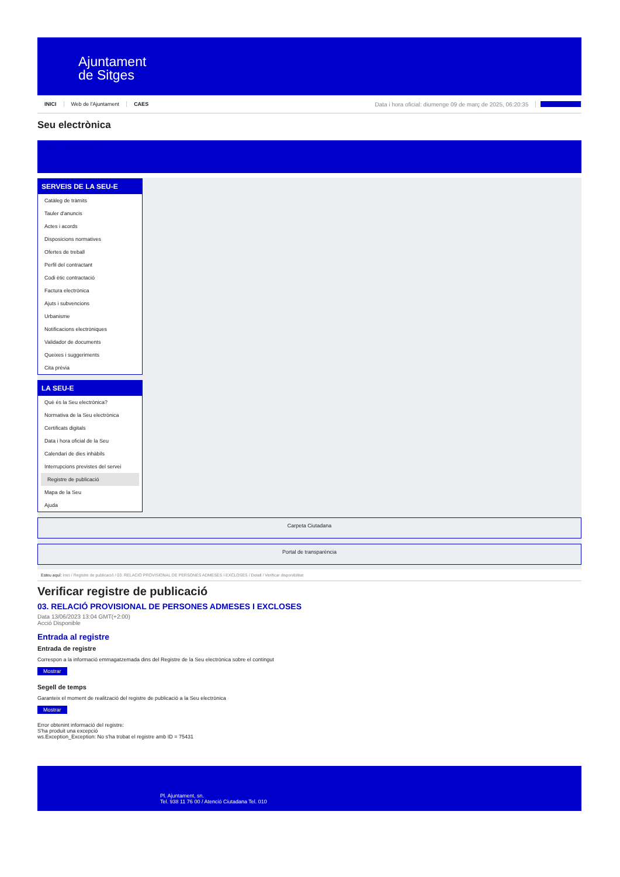Ajuntament
de Sitges
INICI Web de l'Ajuntament CAES Data i hora oficial: diumenge 09 de març de 2025, 06:20:35 Sincronitza
Seu electrònica
Obtenir còpia autèntica
SERVEIS DE LA SEU-E
Catàleg de tràmits
Tauler d'anuncis
Actes i acords
Disposicions normatives
Ofertes de treball
Perfil del contractant
Codi ètic contractació
Factura electrònica
Ajuts i subvencions
Urbanisme
Notificacions electròniques
Validador de documents
Queixes i suggeriments
Cita prèvia
LA SEU-E
Què és la Seu electrònica?
Normativa de la Seu electrònica
Certificats digitals
Data i hora oficial de la Seu
Calendari de dies inhàbils
Interrupcions previstes del servei
Registre de publicació
Mapa de la Seu
Ajuda
Carpeta Ciutadana
Portal de transparència
Esteu aquí: Inici / Registre de publicació / 03. RELACIÓ PROVISIONAL DE PERSONES ADMESES I EXCLOSES / Detall / Verificar disponibilitat
Verificar registre de publicació
03. RELACIÓ PROVISIONAL DE PERSONES ADMESES I EXCLOSES
Data 13/06/2023 13:04 GMT(+2:00)
Acció Disponible
Entrada al registre
Entrada de registre
Correspon a la informació emmagatzemada dins del Registre de la Seu electrònica sobre el contingut
Mostrar
Segell de temps
Garanteix el moment de realització del registre de publicació a la Seu electrònica
Mostrar
Error obtenint informació del registre:
S'ha produit una excepció
ws.Exception_Exception: No s'ha trobat el registre amb ID = 75431
Pl. Ajuntament, sn.
Tel. 938 11 76 00 / Atenció Ciutadana Tel. 010